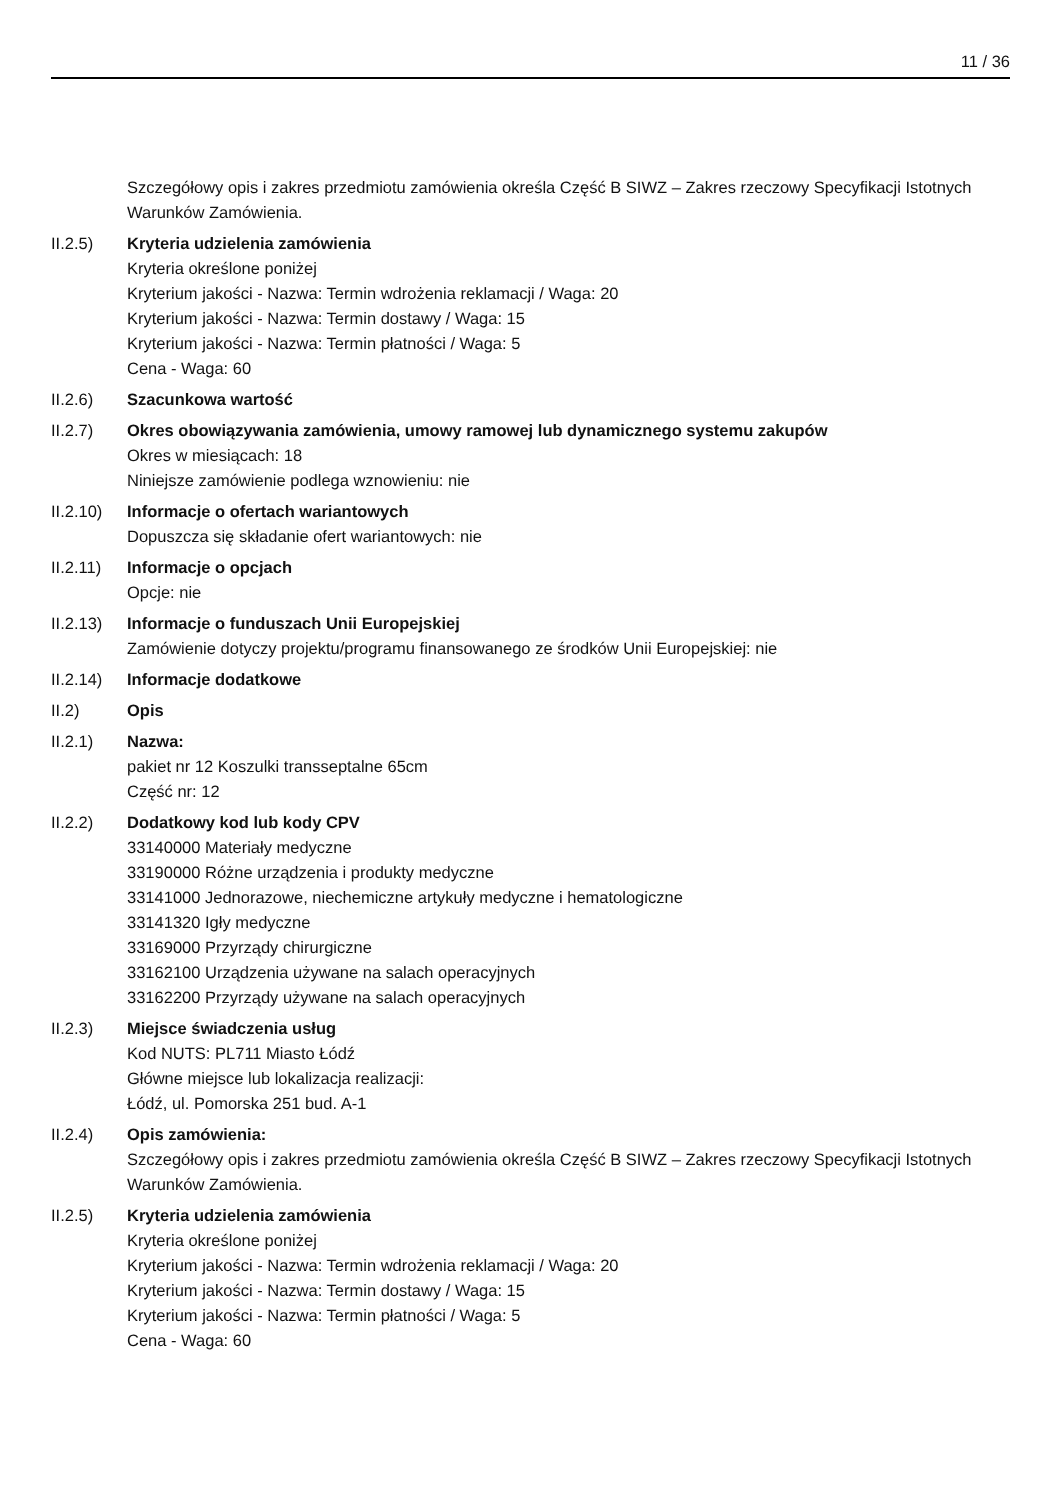11 / 36
Szczegółowy opis i zakres przedmiotu zamówienia określa Część B SIWZ – Zakres rzeczowy Specyfikacji Istotnych Warunków Zamówienia.
II.2.5) Kryteria udzielenia zamówienia
Kryteria określone poniżej
Kryterium jakości - Nazwa: Termin wdrożenia reklamacji / Waga: 20
Kryterium jakości - Nazwa: Termin dostawy / Waga: 15
Kryterium jakości - Nazwa: Termin płatności / Waga: 5
Cena - Waga: 60
II.2.6) Szacunkowa wartość
II.2.7) Okres obowiązywania zamówienia, umowy ramowej lub dynamicznego systemu zakupów
Okres w miesiącach: 18
Niniejsze zamówienie podlega wznowieniu: nie
II.2.10)
Informacje o ofertach wariantowych
Dopuszcza się składanie ofert wariantowych: nie
II.2.11)
Informacje o opcjach
Opcje: nie
II.2.13)
Informacje o funduszach Unii Europejskiej
Zamówienie dotyczy projektu/programu finansowanego ze środków Unii Europejskiej: nie
II.2.14)
Informacje dodatkowe
II.2) Opis
II.2.1) Nazwa:
pakiet nr 12 Koszulki transseptalne 65cm
Część nr: 12
II.2.2) Dodatkowy kod lub kody CPV
33140000 Materiały medyczne
33190000 Różne urządzenia i produkty medyczne
33141000 Jednorazowe, niechemiczne artykuły medyczne i hematologiczne
33141320 Igły medyczne
33169000 Przyrządy chirurgiczne
33162100 Urządzenia używane na salach operacyjnych
33162200 Przyrządy używane na salach operacyjnych
II.2.3) Miejsce świadczenia usług
Kod NUTS: PL711 Miasto Łódź
Główne miejsce lub lokalizacja realizacji:
Łódź, ul. Pomorska 251 bud. A-1
II.2.4) Opis zamówienia:
Szczegółowy opis i zakres przedmiotu zamówienia określa Część B SIWZ – Zakres rzeczowy Specyfikacji Istotnych Warunków Zamówienia.
II.2.5) Kryteria udzielenia zamówienia
Kryteria określone poniżej
Kryterium jakości - Nazwa: Termin wdrożenia reklamacji / Waga: 20
Kryterium jakości - Nazwa: Termin dostawy / Waga: 15
Kryterium jakości - Nazwa: Termin płatności / Waga: 5
Cena - Waga: 60